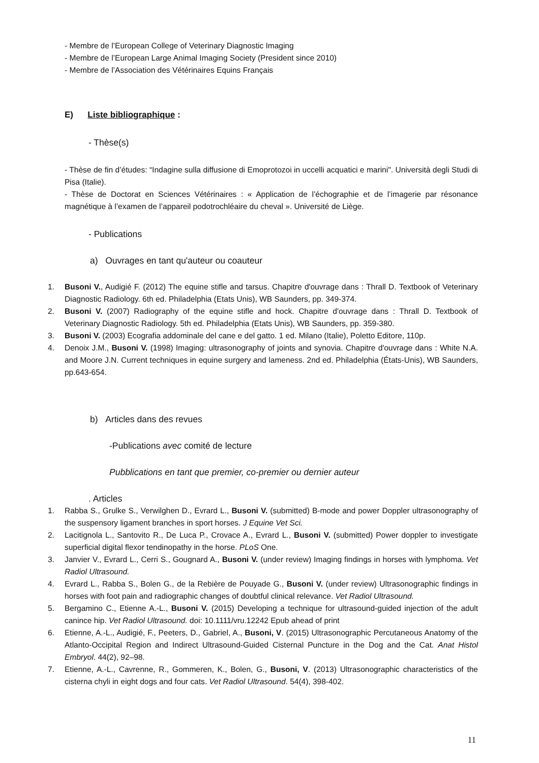- Membre de l’European College of Veterinary Diagnostic Imaging
- Membre de l’European Large Animal Imaging Society (President since 2010)
- Membre de l’Association des Vétérinaires Equins Français
E) Liste bibliographique :
- Thèse(s)
- Thèse de fin d’études: “Indagine sulla diffusione di Emoprotozoi in uccelli acquatici e marini". Università degli Studi di Pisa (Italie).
- Thèse de Doctorat en Sciences Vétérinaires : « Application de l’échographie et de l’imagerie par résonance magnétique à l’examen de l’appareil podotrochléaire du cheval ». Université de Liège.
- Publications
a) Ouvrages en tant qu'auteur ou coauteur
1. Busoni V., Audigié F. (2012) The equine stifle and tarsus. Chapitre d'ouvrage dans : Thrall D. Textbook of Veterinary Diagnostic Radiology. 6th ed. Philadelphia (Etats Unis), WB Saunders, pp. 349-374.
2. Busoni V. (2007) Radiography of the equine stifle and hock. Chapitre d'ouvrage dans : Thrall D. Textbook of Veterinary Diagnostic Radiology. 5th ed. Philadelphia (Etats Unis), WB Saunders, pp. 359-380.
3. Busoni V. (2003) Ecografia addominale del cane e del gatto. 1 ed. Milano (Italie), Poletto Editore, 110p.
4. Denoix J.M., Busoni V. (1998) Imaging: ultrasonography of joints and synovia. Chapitre d'ouvrage dans : White N.A. and Moore J.N. Current techniques in equine surgery and lameness. 2nd ed. Philadelphia (États-Unis), WB Saunders, pp.643-654.
b) Articles dans des revues
-Publications avec comité de lecture
Pubblications en tant que premier, co-premier ou dernier auteur
. Articles
1. Rabba S., Grulke S., Verwilghen D., Evrard L., Busoni V. (submitted) B-mode and power Doppler ultrasonography of the suspensory ligament branches in sport horses. J Equine Vet Sci.
2. Lacitignola L., Santovito R., De Luca P., Crovace A., Evrard L., Busoni V. (submitted) Power doppler to investigate superficial digital flexor tendinopathy in the horse. PLoS One.
3. Janvier V., Evrard L., Cerri S., Gougnard A., Busoni V. (under review) Imaging findings in horses with lymphoma. Vet Radiol Ultrasound.
4. Evrard L., Rabba S., Bolen G., de la Rebière de Pouyade G., Busoni V. (under review) Ultrasonographic findings in horses with foot pain and radiographic changes of doubtful clinical relevance. Vet Radiol Ultrasound.
5. Bergamino C., Etienne A.-L., Busoni V. (2015) Developing a technique for ultrasound-guided injection of the adult canince hip. Vet Radiol Ultrasound. doi: 10.1111/vru.12242 Epub ahead of print
6. Etienne, A.-L., Audigié, F., Peeters, D., Gabriel, A., Busoni, V. (2015) Ultrasonographic Percutaneous Anatomy of the Atlanto-Occipital Region and Indirect Ultrasound-Guided Cisternal Puncture in the Dog and the Cat. Anat Histol Embryol. 44(2), 92–98.
7. Etienne, A.-L., Cavrenne, R., Gommeren, K., Bolen, G., Busoni, V. (2013) Ultrasonographic characteristics of the cisterna chyli in eight dogs and four cats. Vet Radiol Ultrasound. 54(4), 398-402.
11